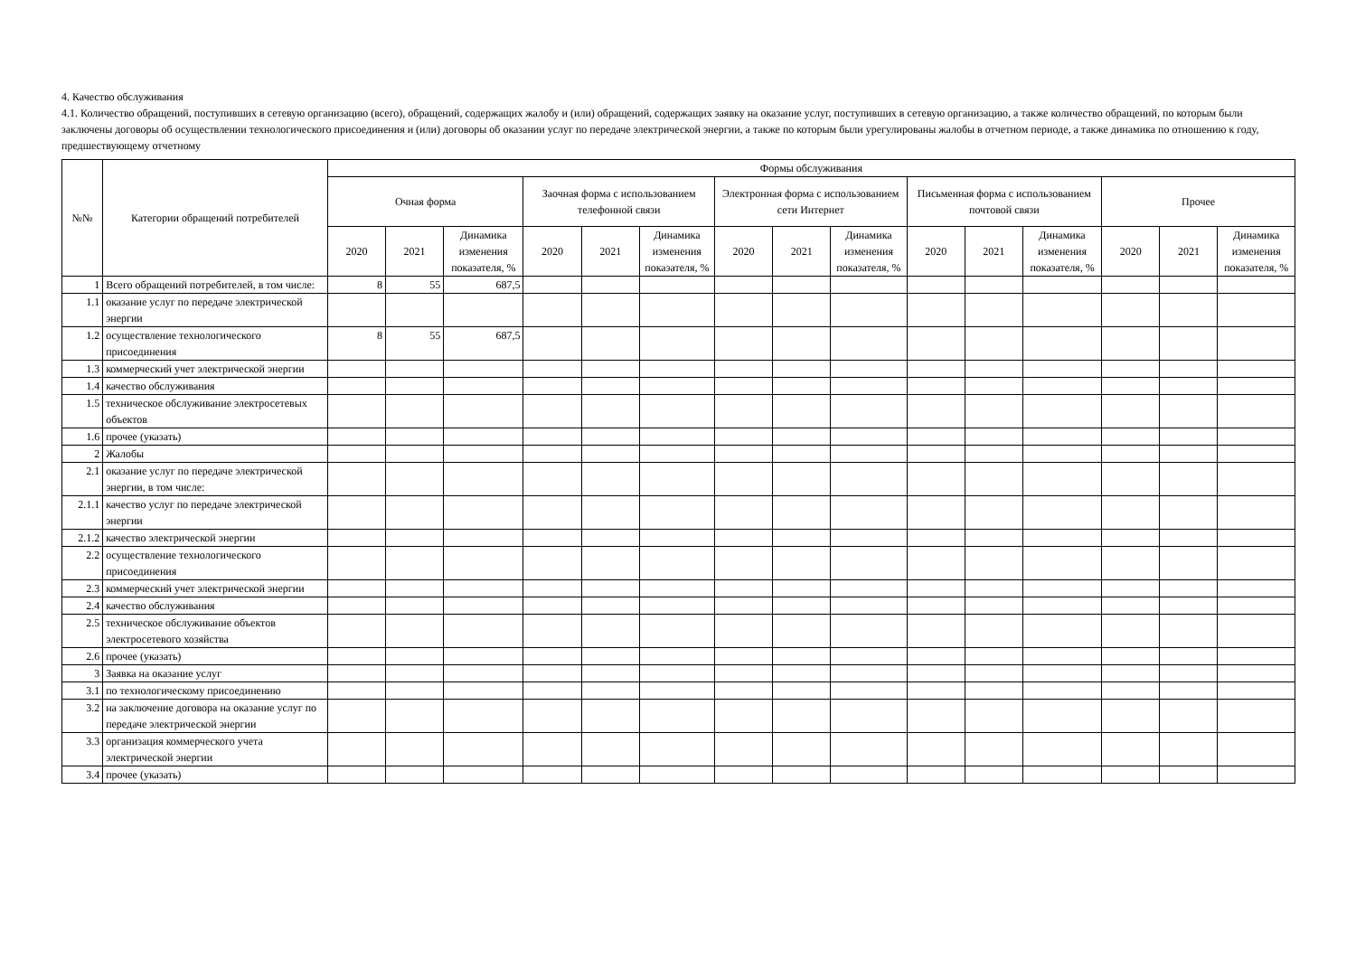4. Качество обслуживания
4.1. Количество обращений, поступивших в сетевую организацию (всего), обращений, содержащих жалобу и (или) обращений, содержащих заявку на оказание услуг, поступивших в сетевую организацию, а также количество обращений, по которым были заключены договоры об осуществлении технологического присоединения и (или) договоры об оказании услуг по передаче электрической энергии, а также по которым были урегулированы жалобы в отчетном периоде, а также динамика по отношению к году, предшествующему отчетному
| №№ | Категории обращений потребителей | Формы обслуживания | | | | | | | | | | | | | | |
| --- | --- | --- | --- | --- | --- | --- | --- | --- | --- | --- | --- | --- | --- | --- | --- | --- |
| | | Очная форма | | | Заочная форма с использованием телефонной связи | | | Электронная форма с использованием сети Интернет | | | Письменная форма с использованием почтовой связи | | | Прочее | | |
| | | 2020 | 2021 | Динамика изменения показателя, % | 2020 | 2021 | Динамика изменения показателя, % | 2020 | 2021 | Динамика изменения показателя, % | 2020 | 2021 | Динамика изменения показателя, % | 2020 | 2021 | Динамика изменения показателя, % |
| 1 | Всего обращений потребителей, в том числе: | 8 | 55 | 687,5 | | | | | | | | | | | | |
| 1.1 | оказание услуг по передаче электрической энергии | | | | | | | | | | | | | | | |
| 1.2 | осуществление технологического присоединения | 8 | 55 | 687,5 | | | | | | | | | | | | |
| 1.3 | коммерческий учет электрической энергии | | | | | | | | | | | | | | | |
| 1.4 | качество обслуживания | | | | | | | | | | | | | | | |
| 1.5 | техническое обслуживание электросетевых объектов | | | | | | | | | | | | | | | |
| 1.6 | прочее (указать) | | | | | | | | | | | | | | | |
| 2 | Жалобы | | | | | | | | | | | | | | | |
| 2.1 | оказание услуг по передаче электрической энергии, в том числе: | | | | | | | | | | | | | | | |
| 2.1.1 | качество услуг по передаче электрической энергии | | | | | | | | | | | | | | | |
| 2.1.2 | качество электрической энергии | | | | | | | | | | | | | | | |
| 2.2 | осуществление технологического присоединения | | | | | | | | | | | | | | | |
| 2.3 | коммерческий учет электрической энергии | | | | | | | | | | | | | | | |
| 2.4 | качество обслуживания | | | | | | | | | | | | | | | |
| 2.5 | техническое обслуживание объектов электросетевого хозяйства | | | | | | | | | | | | | | | |
| 2.6 | прочее (указать) | | | | | | | | | | | | | | | |
| 3 | Заявка на оказание услуг | | | | | | | | | | | | | | | |
| 3.1 | по технологическому присоединению | | | | | | | | | | | | | | | |
| 3.2 | на заключение договора на оказание услуг по передаче электрической энергии | | | | | | | | | | | | | | | |
| 3.3 | организация коммерческого учета электрической энергии | | | | | | | | | | | | | | | |
| 3.4 | прочее (указать) | | | | | | | | | | | | | | | |